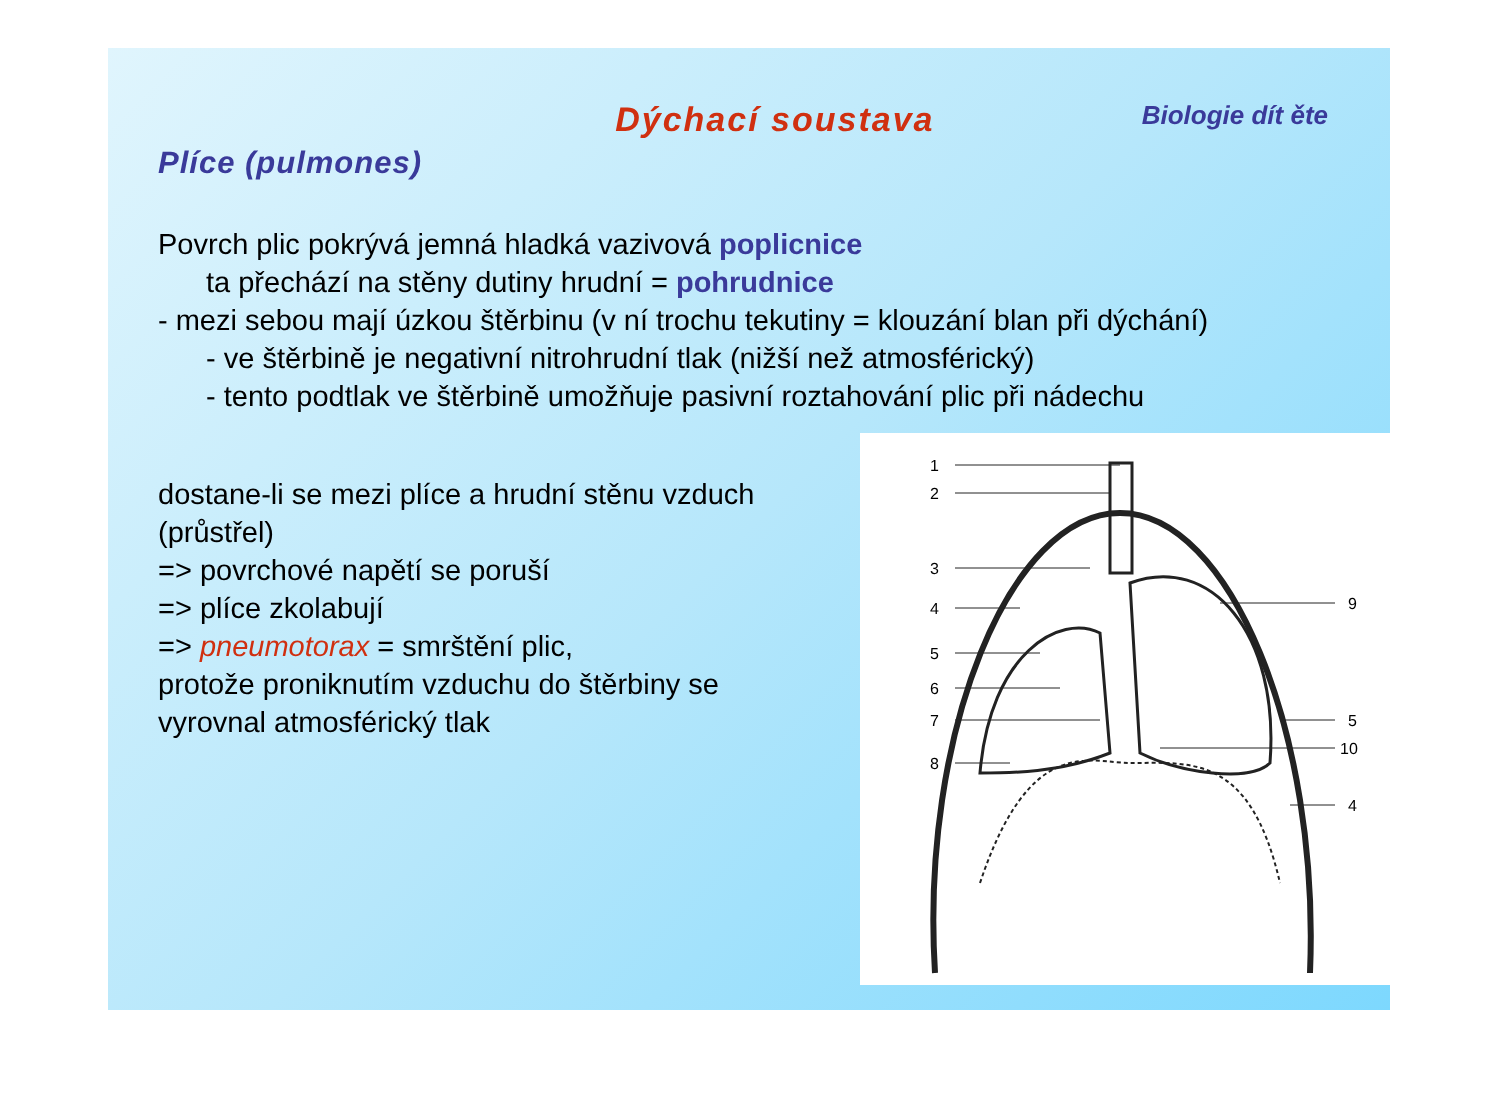Dýchací soustava
Biologie dít ěte
Plíce (pulmones)
Povrch plic pokrývá jemná hladká vazivová poplicnice
ta přechází na stěny dutiny hrudní = pohrudnice
- mezi sebou mají úzkou štěrbinu (v ní trochu tekutiny = klouzání blan při dýchání)
- ve štěrbině je negativní nitrohrudní tlak (nižší než atmosférický)
- tento podtlak ve štěrbině umožňuje pasivní roztahování plic při nádechu
dostane-li se mezi plíce a hrudní stěnu vzduch (průstřel)
=> povrchové napětí se poruší
=> plíce zkolabují
=> pneumotorax = smrštění plic,
protože proniknutím vzduchu do štěrbiny se vyrovnal atmosférický tlak
1
2
3
4
5
6
7
8
9
5
10
4